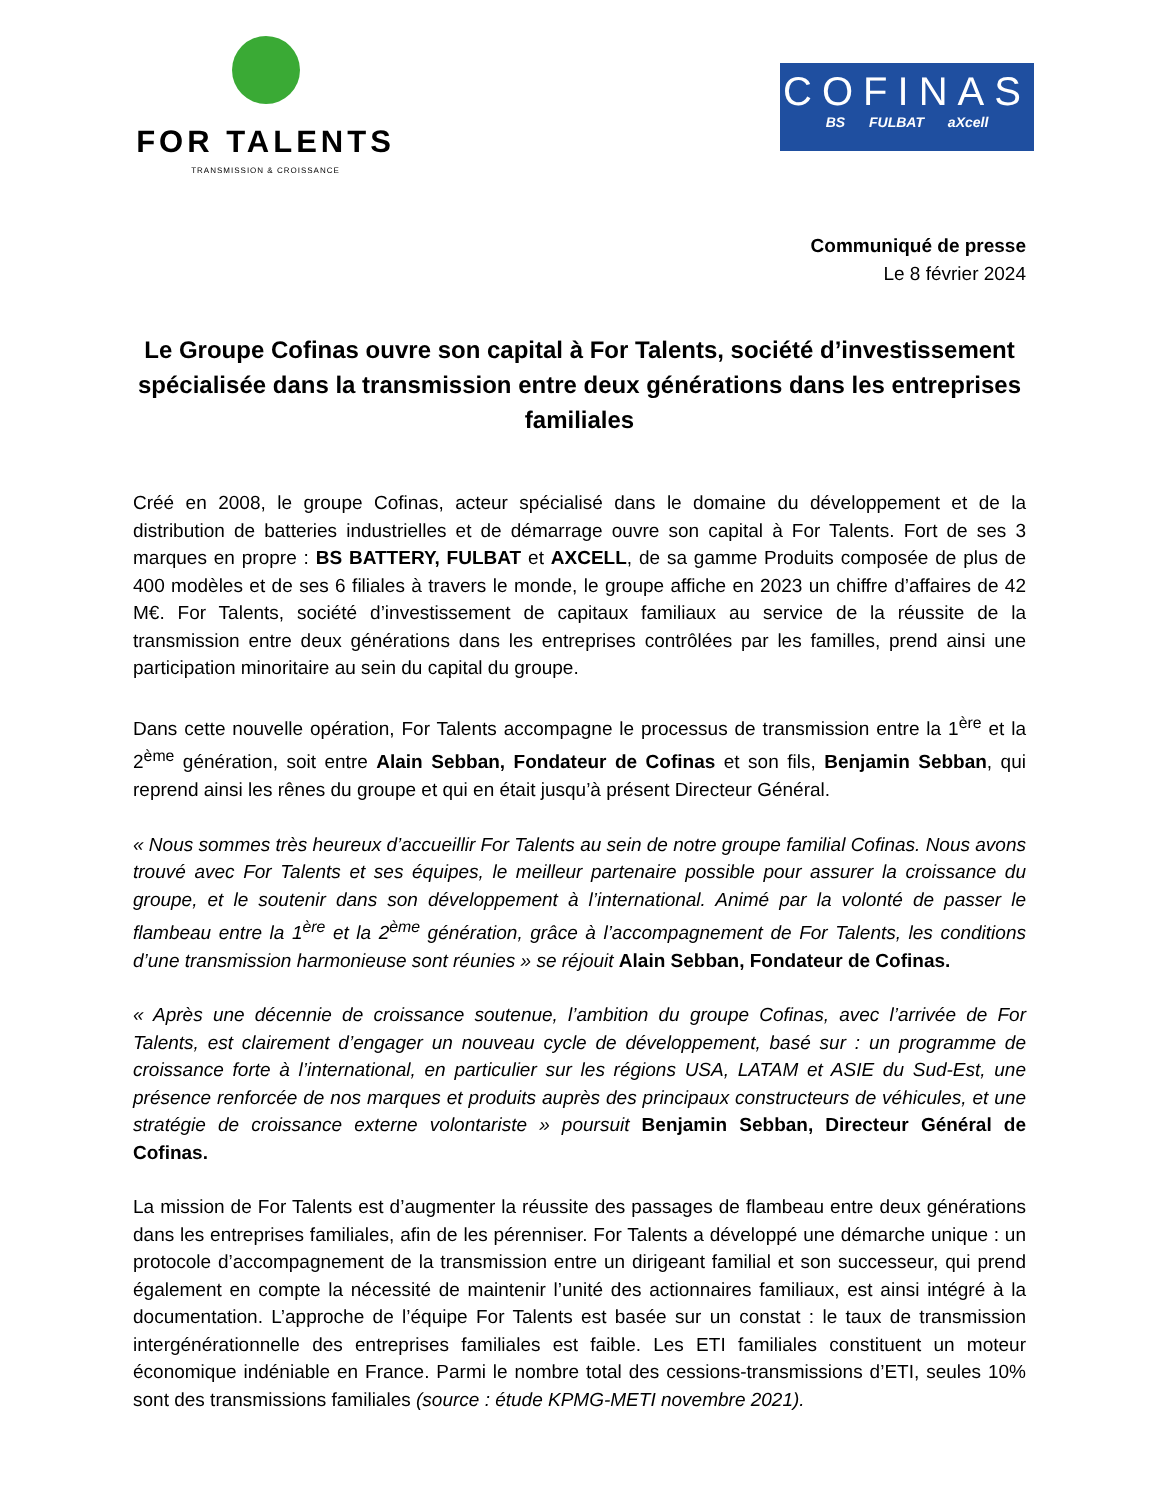FOR TALENTS
TRANSMISSION & CROISSANCE
COFINAS
BS FULBAT aXcell
Communiqué de presse
Le 8 février 2024
Le Groupe Cofinas ouvre son capital à For Talents, société d’investissement spécialisée dans la transmission entre deux générations dans les entreprises familiales
Créé en 2008, le groupe Cofinas, acteur spécialisé dans le domaine du développement et de la distribution de batteries industrielles et de démarrage ouvre son capital à For Talents. Fort de ses 3 marques en propre : BS BATTERY, FULBAT et AXCELL, de sa gamme Produits composée de plus de 400 modèles et de ses 6 filiales à travers le monde, le groupe affiche en 2023 un chiffre d’affaires de 42 M€. For Talents, société d’investissement de capitaux familiaux au service de la réussite de la transmission entre deux générations dans les entreprises contrôlées par les familles, prend ainsi une participation minoritaire au sein du capital du groupe.
Dans cette nouvelle opération, For Talents accompagne le processus de transmission entre la 1<sup>ère</sup> et la 2<sup>ème</sup> génération, soit entre Alain Sebban, Fondateur de Cofinas et son fils, Benjamin Sebban, qui reprend ainsi les rênes du groupe et qui en était jusqu’à présent Directeur Général.
« Nous sommes très heureux d’accueillir For Talents au sein de notre groupe familial Cofinas. Nous avons trouvé avec For Talents et ses équipes, le meilleur partenaire possible pour assurer la croissance du groupe, et le soutenir dans son développement à l’international. Animé par la volonté de passer le flambeau entre la 1<sup>ère</sup> et la 2<sup>ème</sup> génération, grâce à l’accompagnement de For Talents, les conditions d’une transmission harmonieuse sont réunies » se réjouit Alain Sebban, Fondateur de Cofinas.
« Après une décennie de croissance soutenue, l’ambition du groupe Cofinas, avec l’arrivée de For Talents, est clairement d’engager un nouveau cycle de développement, basé sur : un programme de croissance forte à l’international, en particulier sur les régions USA, LATAM et ASIE du Sud-Est, une présence renforcée de nos marques et produits auprès des principaux constructeurs de véhicules, et une stratégie de croissance externe volontariste » poursuit Benjamin Sebban, Directeur Général de Cofinas.
La mission de For Talents est d’augmenter la réussite des passages de flambeau entre deux générations dans les entreprises familiales, afin de les pérenniser. For Talents a développé une démarche unique : un protocole d’accompagnement de la transmission entre un dirigeant familial et son successeur, qui prend également en compte la nécessité de maintenir l’unité des actionnaires familiaux, est ainsi intégré à la documentation. L’approche de l’équipe For Talents est basée sur un constat : le taux de transmission intergénérationnelle des entreprises familiales est faible. Les ETI familiales constituent un moteur économique indéniable en France. Parmi le nombre total des cessions-transmissions d’ETI, seules 10% sont des transmissions familiales (source : étude KPMG-METI novembre 2021).